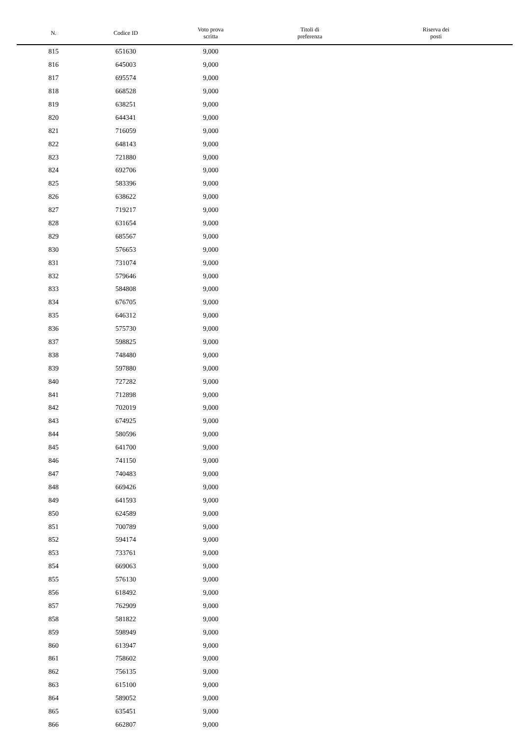| N. | Codice ID | Voto prova scritta | Titoli di preferenza | Riserva dei posti |
| --- | --- | --- | --- | --- |
| 815 | 651630 | 9,000 | | |
| 816 | 645003 | 9,000 | | |
| 817 | 695574 | 9,000 | | |
| 818 | 668528 | 9,000 | | |
| 819 | 638251 | 9,000 | | |
| 820 | 644341 | 9,000 | | |
| 821 | 716059 | 9,000 | | |
| 822 | 648143 | 9,000 | | |
| 823 | 721880 | 9,000 | | |
| 824 | 692706 | 9,000 | | |
| 825 | 583396 | 9,000 | | |
| 826 | 638622 | 9,000 | | |
| 827 | 719217 | 9,000 | | |
| 828 | 631654 | 9,000 | | |
| 829 | 685567 | 9,000 | | |
| 830 | 576653 | 9,000 | | |
| 831 | 731074 | 9,000 | | |
| 832 | 579646 | 9,000 | | |
| 833 | 584808 | 9,000 | | |
| 834 | 676705 | 9,000 | | |
| 835 | 646312 | 9,000 | | |
| 836 | 575730 | 9,000 | | |
| 837 | 598825 | 9,000 | | |
| 838 | 748480 | 9,000 | | |
| 839 | 597880 | 9,000 | | |
| 840 | 727282 | 9,000 | | |
| 841 | 712898 | 9,000 | | |
| 842 | 702019 | 9,000 | | |
| 843 | 674925 | 9,000 | | |
| 844 | 580596 | 9,000 | | |
| 845 | 641700 | 9,000 | | |
| 846 | 741150 | 9,000 | | |
| 847 | 740483 | 9,000 | | |
| 848 | 669426 | 9,000 | | |
| 849 | 641593 | 9,000 | | |
| 850 | 624589 | 9,000 | | |
| 851 | 700789 | 9,000 | | |
| 852 | 594174 | 9,000 | | |
| 853 | 733761 | 9,000 | | |
| 854 | 669063 | 9,000 | | |
| 855 | 576130 | 9,000 | | |
| 856 | 618492 | 9,000 | | |
| 857 | 762909 | 9,000 | | |
| 858 | 581822 | 9,000 | | |
| 859 | 598949 | 9,000 | | |
| 860 | 613947 | 9,000 | | |
| 861 | 758602 | 9,000 | | |
| 862 | 756135 | 9,000 | | |
| 863 | 615100 | 9,000 | | |
| 864 | 589052 | 9,000 | | |
| 865 | 635451 | 9,000 | | |
| 866 | 662807 | 9,000 | | |